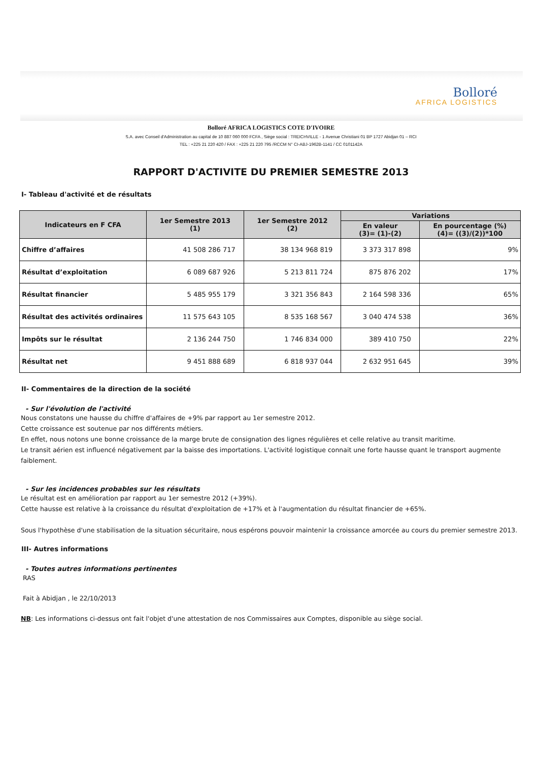Bolloré
AFRICA LOGISTICS
Bolloré AFRICA LOGISTICS COTE D'IVOIRE
S.A. avec Conseil d'Administration au capital de 10 887 060 000 FCFA , Siège social : TREICHVILLE - 1 Avenue Christiani 01 BP 1727 Abidjan 01 – RCI
TEL : +225 21 220 420 / FAX : +225 21 220 795 /RCCM N° CI-ABJ-1962B-1141 / CC 0101142A
RAPPORT D'ACTIVITE DU PREMIER SEMESTRE 2013
I- Tableau d'activité et de résultats
| Indicateurs en F CFA | 1er Semestre 2013 (1) | 1er Semestre 2012 (2) | Variations | |
| --- | --- | --- | --- | --- |
| | | | En valeur (3)= (1)-(2) | En pourcentage (%) (4)= ((3)/(2))*100 |
| Chiffre d’affaires | 41 508 286 717 | 38 134 968 819 | 3 373 317 898 | 9% |
| Résultat d’exploitation | 6 089 687 926 | 5 213 811 724 | 875 876 202 | 17% |
| Résultat financier | 5 485 955 179 | 3 321 356 843 | 2 164 598 336 | 65% |
| Résultat des activités ordinaires | 11 575 643 105 | 8 535 168 567 | 3 040 474 538 | 36% |
| Impôts sur le résultat | 2 136 244 750 | 1 746 834 000 | 389 410 750 | 22% |
| Résultat net | 9 451 888 689 | 6 818 937 044 | 2 632 951 645 | 39% |
II- Commentaires de la direction de la société
- Sur l'évolution de l'activité
Nous constatons une hausse du chiffre d'affaires de +9% par rapport au 1er semestre 2012.
Cette croissance est soutenue par nos différents métiers.
En effet, nous notons une bonne croissance de la marge brute de consignation des lignes régulières et celle relative au transit maritime.
Le transit aérien est influencé négativement par la baisse des importations. L'activité logistique connait une forte hausse quant le transport augmente faiblement.
- Sur les incidences probables sur les résultats
Le résultat est en amélioration par rapport au 1er semestre 2012 (+39%).
Cette hausse est relative à la croissance du résultat d'exploitation de +17% et à l'augmentation du résultat financier de +65%.
Sous l'hypothèse d'une stabilisation de la situation sécuritaire, nous espérons pouvoir maintenir la croissance amorcée au cours du premier semestre 2013.
III- Autres informations
- Toutes autres informations pertinentes
RAS
Fait à Abidjan , le 22/10/2013
NB: Les informations ci-dessus ont fait l'objet d'une attestation de nos Commissaires aux Comptes, disponible au siège social.